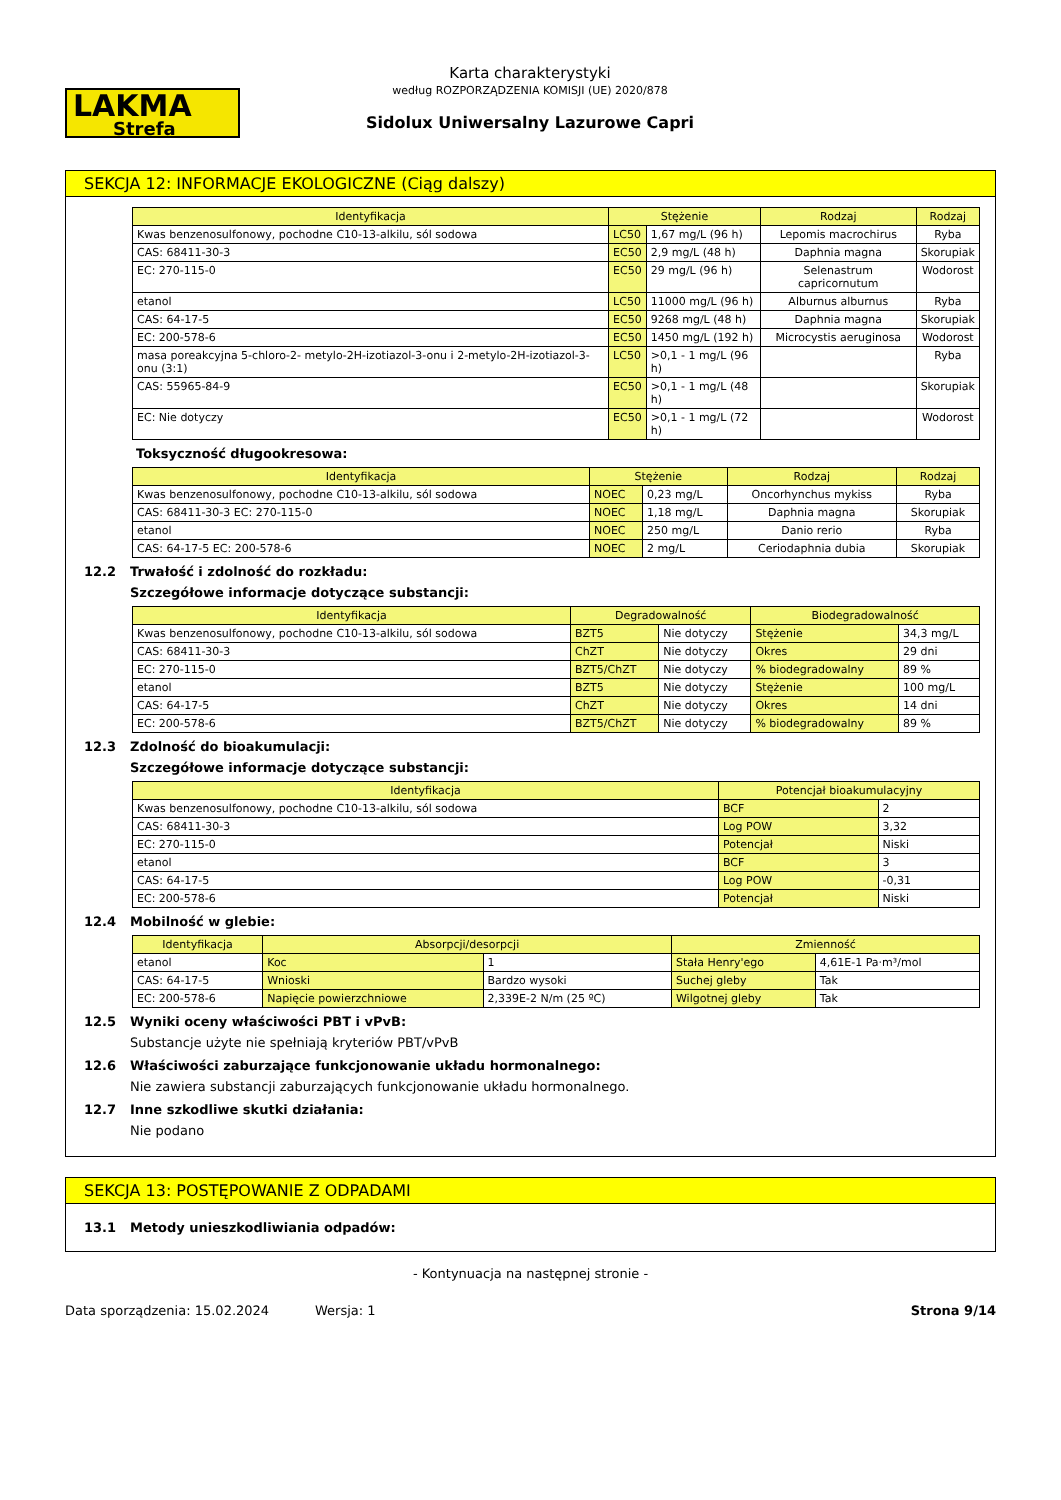LAKMA
Strefa
Karta charakterystyki
według ROZPORZĄDZENIA KOMISJI (UE) 2020/878
Sidolux Uniwersalny Lazurowe Capri
SEKCJA 12: INFORMACJE EKOLOGICZNE (Ciąg dalszy)
| Identyfikacja | Stężenie | | Rodzaj | Rodzaj |
| --- | --- | --- | --- | --- |
| Kwas benzenosulfonowy, pochodne C10-13-alkilu, sól sodowa | LC50 | 1,67 mg/L (96 h) | Lepomis macrochirus | Ryba |
| CAS: 68411-30-3 | EC50 | 2,9 mg/L (48 h) | Daphnia magna | Skorupiak |
| EC: 270-115-0 | EC50 | 29 mg/L (96 h) | Selenastrum capricornutum | Wodorost |
| etanol | LC50 | 11000 mg/L (96 h) | Alburnus alburnus | Ryba |
| CAS: 64-17-5 | EC50 | 9268 mg/L (48 h) | Daphnia magna | Skorupiak |
| EC: 200-578-6 | EC50 | 1450 mg/L (192 h) | Microcystis aeruginosa | Wodorost |
| masa poreakcyjna 5-chloro-2- metylo-2H-izotiazol-3-onu i 2-metylo-2H-izotiazol-3-onu (3:1) | LC50 | >0,1 - 1 mg/L (96 h) | | Ryba |
| CAS: 55965-84-9 | EC50 | >0,1 - 1 mg/L (48 h) | | Skorupiak |
| EC: Nie dotyczy | EC50 | >0,1 - 1 mg/L (72 h) | | Wodorost |
Toksyczność długookresowa:
| Identyfikacja | Stężenie | | Rodzaj | Rodzaj |
| --- | --- | --- | --- | --- |
| Kwas benzenosulfonowy, pochodne C10-13-alkilu, sól sodowa | NOEC | 0,23 mg/L | Oncorhynchus mykiss | Ryba |
| CAS: 68411-30-3 EC: 270-115-0 | NOEC | 1,18 mg/L | Daphnia magna | Skorupiak |
| etanol | NOEC | 250 mg/L | Danio rerio | Ryba |
| CAS: 64-17-5 EC: 200-578-6 | NOEC | 2 mg/L | Ceriodaphnia dubia | Skorupiak |
12.2 Trwałość i zdolność do rozkładu:
Szczegółowe informacje dotyczące substancji:
| Identyfikacja | Degradowalność | | Biodegradowalność | |
| --- | --- | --- | --- | --- |
| Kwas benzenosulfonowy, pochodne C10-13-alkilu, sól sodowa | BZT5 | Nie dotyczy | Stężenie | 34,3 mg/L |
| CAS: 68411-30-3 | ChZT | Nie dotyczy | Okres | 29 dni |
| EC: 270-115-0 | BZT5/ChZT | Nie dotyczy | % biodegradowalny | 89 % |
| etanol | BZT5 | Nie dotyczy | Stężenie | 100 mg/L |
| CAS: 64-17-5 | ChZT | Nie dotyczy | Okres | 14 dni |
| EC: 200-578-6 | BZT5/ChZT | Nie dotyczy | % biodegradowalny | 89 % |
12.3 Zdolność do bioakumulacji:
Szczegółowe informacje dotyczące substancji:
| Identyfikacja | Potencjał bioakumulacyjny | |
| --- | --- | --- |
| Kwas benzenosulfonowy, pochodne C10-13-alkilu, sól sodowa | BCF | 2 |
| CAS: 68411-30-3 | Log POW | 3,32 |
| EC: 270-115-0 | Potencjał | Niski |
| etanol | BCF | 3 |
| CAS: 64-17-5 | Log POW | -0,31 |
| EC: 200-578-6 | Potencjał | Niski |
12.4 Mobilność w glebie:
| Identyfikacja | Absorpcji/desorpcji | | Zmienność | |
| --- | --- | --- | --- | --- |
| etanol | Koc | 1 | Stała Henry'ego | 4,61E-1 Pa·m³/mol |
| CAS: 64-17-5 | Wnioski | Bardzo wysoki | Suchej gleby | Tak |
| EC: 200-578-6 | Napięcie powierzchniowe | 2,339E-2 N/m (25 ºC) | Wilgotnej gleby | Tak |
12.5 Wyniki oceny właściwości PBT i vPvB:
Substancje użyte nie spełniają kryteriów PBT/vPvB
12.6 Właściwości zaburzające funkcjonowanie układu hormonalnego:
Nie zawiera substancji zaburzających funkcjonowanie układu hormonalnego.
12.7 Inne szkodliwe skutki działania:
Nie podano
SEKCJA 13: POSTĘPOWANIE Z ODPADAMI
13.1 Metody unieszkodliwiania odpadów:
- Kontynuacja na następnej stronie -
Data sporządzenia: 15.02.2024 Wersja: 1 Strona 9/14